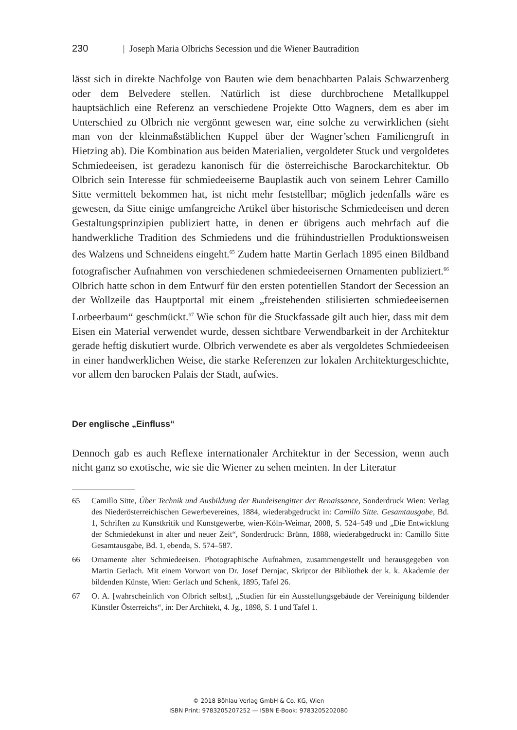230 | Joseph Maria Olbrichs Secession und die Wiener Bautradition
lässt sich in direkte Nachfolge von Bauten wie dem benachbarten Palais Schwarzenberg oder dem Belvedere stellen. Natürlich ist diese durchbrochene Metallkuppel hauptsächlich eine Referenz an verschiedene Projekte Otto Wagners, dem es aber im Unterschied zu Olbrich nie vergönnt gewesen war, eine solche zu verwirklichen (sieht man von der kleinmaßstäblichen Kuppel über der Wagner’schen Familiengruft in Hietzing ab). Die Kombination aus beiden Materialien, vergoldeter Stuck und vergoldetes Schmiedeeisen, ist geradezu kanonisch für die österreichische Barockarchitektur. Ob Olbrich sein Interesse für schmiedeeiserne Bauplastik auch von seinem Lehrer Camillo Sitte vermittelt bekommen hat, ist nicht mehr feststellbar; möglich jedenfalls wäre es gewesen, da Sitte einige umfangreiche Artikel über historische Schmiedeeisen und deren Gestaltungsprinzipien publiziert hatte, in denen er übrigens auch mehrfach auf die handwerkliche Tradition des Schmiedens und die frühindustriellen Produktionsweisen des Walzens und Schneidens eingeht.<sup>65</sup> Zudem hatte Martin Gerlach 1895 einen Bildband fotografischer Aufnahmen von verschiedenen schmiedeeisernen Ornamenten publiziert.<sup>66</sup> Olbrich hatte schon in dem Entwurf für den ersten potentiellen Standort der Secession an der Wollzeile das Hauptportal mit einem „freistehenden stilisierten schmiedeeisernen Lorbeerbaum“ geschmückt.<sup>67</sup> Wie schon für die Stuckfassade gilt auch hier, dass mit dem Eisen ein Material verwendet wurde, dessen sichtbare Verwendbarkeit in der Architektur gerade heftig diskutiert wurde. Olbrich verwendete es aber als vergoldetes Schmiedeeisen in einer handwerklichen Weise, die starke Referenzen zur lokalen Architekturgeschichte, vor allem den barocken Palais der Stadt, aufwies.
Der englische „Einfluss“
Dennoch gab es auch Reflexe internationaler Architektur in der Secession, wenn auch nicht ganz so exotische, wie sie die Wiener zu sehen meinten. In der Literatur
65 Camillo Sitte, Über Technik und Ausbildung der Rundeisengitter der Renaissance, Sonderdruck Wien: Verlag des Niederösterreichischen Gewerbevereines, 1884, wiederabgedruckt in: Camillo Sitte. Gesamtausgabe, Bd. 1, Schriften zu Kunstkritik und Kunstgewerbe, wien-Köln-Weimar, 2008, S. 524–549 und „Die Entwicklung der Schmiedekunst in alter und neuer Zeit“, Sonderdruck: Brünn, 1888, wiederabgedruckt in: Camillo Sitte Gesamtausgabe, Bd. 1, ebenda, S. 574–587.
66 Ornamente alter Schmiedeeisen. Photographische Aufnahmen, zusammengestellt und herausgegeben von Martin Gerlach. Mit einem Vorwort von Dr. Josef Dernjac, Skriptor der Bibliothek der k. k. Akademie der bildenden Künste, Wien: Gerlach und Schenk, 1895, Tafel 26.
67 O. A. [wahrscheinlich von Olbrich selbst], „Studien für ein Ausstellungsgebäude der Vereinigung bildender Künstler Österreichs“, in: Der Architekt, 4. Jg., 1898, S. 1 und Tafel 1.
© 2018 Böhlau Verlag GmbH & Co. KG, Wien
ISBN Print: 9783205207252 — ISBN E-Book: 9783205202080